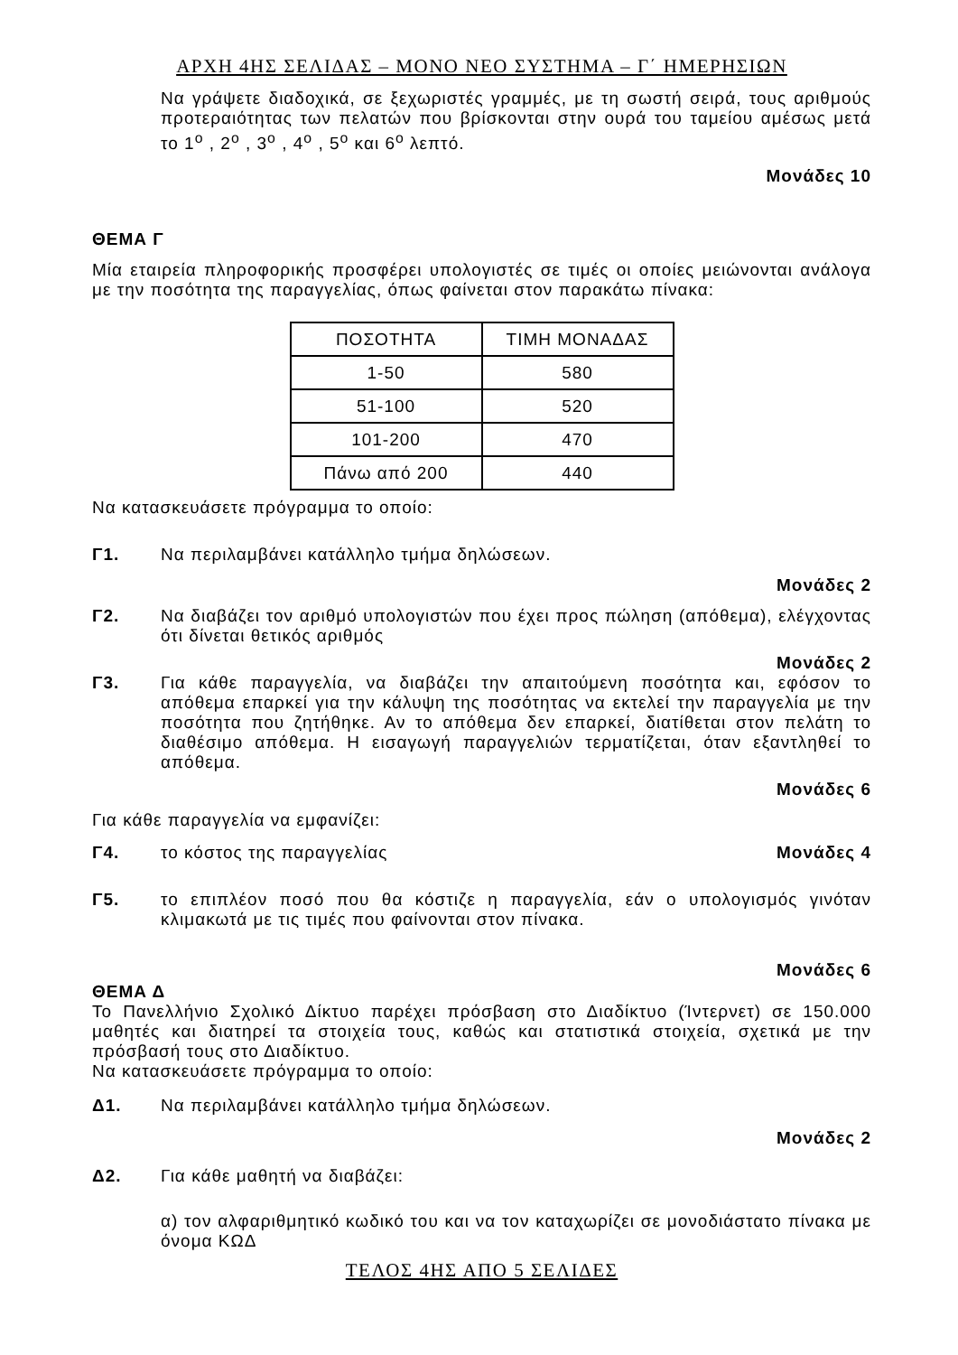ΑΡΧΗ 4ΗΣ ΣΕΛΙΔΑΣ – ΜΟΝΟ ΝΕΟ ΣΥΣΤΗΜΑ – Γ΄ ΗΜΕΡΗΣΙΩΝ
Να γράψετε διαδοχικά, σε ξεχωριστές γραμμές, με τη σωστή σειρά, τους αριθμούς προτεραιότητας των πελατών που βρίσκονται στην ουρά του ταμείου αμέσως μετά το 1<sup>ο</sup> , 2<sup>ο</sup> , 3<sup>ο</sup> , 4<sup>ο</sup> , 5<sup>ο</sup> και 6<sup>ο</sup> λεπτό.
Μονάδες 10
ΘΕΜΑ Γ
Μία εταιρεία πληροφορικής προσφέρει υπολογιστές σε τιμές οι οποίες μειώνονται ανάλογα με την ποσότητα της παραγγελίας, όπως φαίνεται στον παρακάτω πίνακα:
| ΠΟΣΟΤΗΤΑ | ΤΙΜΗ ΜΟΝΑΔΑΣ |
| --- | --- |
| 1-50 | 580 |
| 51-100 | 520 |
| 101-200 | 470 |
| Πάνω από 200 | 440 |
Να κατασκευάσετε πρόγραμμα το οποίο:
Γ1. Να περιλαμβάνει κατάλληλο τμήμα δηλώσεων.
Μονάδες 2
Γ2. Να διαβάζει τον αριθμό υπολογιστών που έχει προς πώληση (απόθεμα), ελέγχοντας ότι δίνεται θετικός αριθμός
Μονάδες 2
Γ3. Για κάθε παραγγελία, να διαβάζει την απαιτούμενη ποσότητα και, εφόσον το απόθεμα επαρκεί για την κάλυψη της ποσότητας να εκτελεί την παραγγελία με την ποσότητα που ζητήθηκε. Αν το απόθεμα δεν επαρκεί, διατίθεται στον πελάτη το διαθέσιμο απόθεμα. Η εισαγωγή παραγγελιών τερματίζεται, όταν εξαντληθεί το απόθεμα.
Μονάδες 6
Για κάθε παραγγελία να εμφανίζει:
Γ4. το κόστος της παραγγελίας Μονάδες 4
Γ5. το επιπλέον ποσό που θα κόστιζε η παραγγελία, εάν ο υπολογισμός γινόταν κλιμακωτά με τις τιμές που φαίνονται στον πίνακα.
Μονάδες 6
ΘΕΜΑ Δ
Το Πανελλήνιο Σχολικό Δίκτυο παρέχει πρόσβαση στο Διαδίκτυο (Ίντερνετ) σε 150.000 μαθητές και διατηρεί τα στοιχεία τους, καθώς και στατιστικά στοιχεία, σχετικά με την πρόσβασή τους στο Διαδίκτυο.
Να κατασκευάσετε πρόγραμμα το οποίο:
Δ1. Να περιλαμβάνει κατάλληλο τμήμα δηλώσεων.
Μονάδες 2
Δ2. Για κάθε μαθητή να διαβάζει:
α) τον αλφαριθμητικό κωδικό του και να τον καταχωρίζει σε μονοδιάστατο πίνακα με όνομα ΚΩΔ
ΤΕΛΟΣ 4ΗΣ ΑΠΟ 5 ΣΕΛΙΔΕΣ